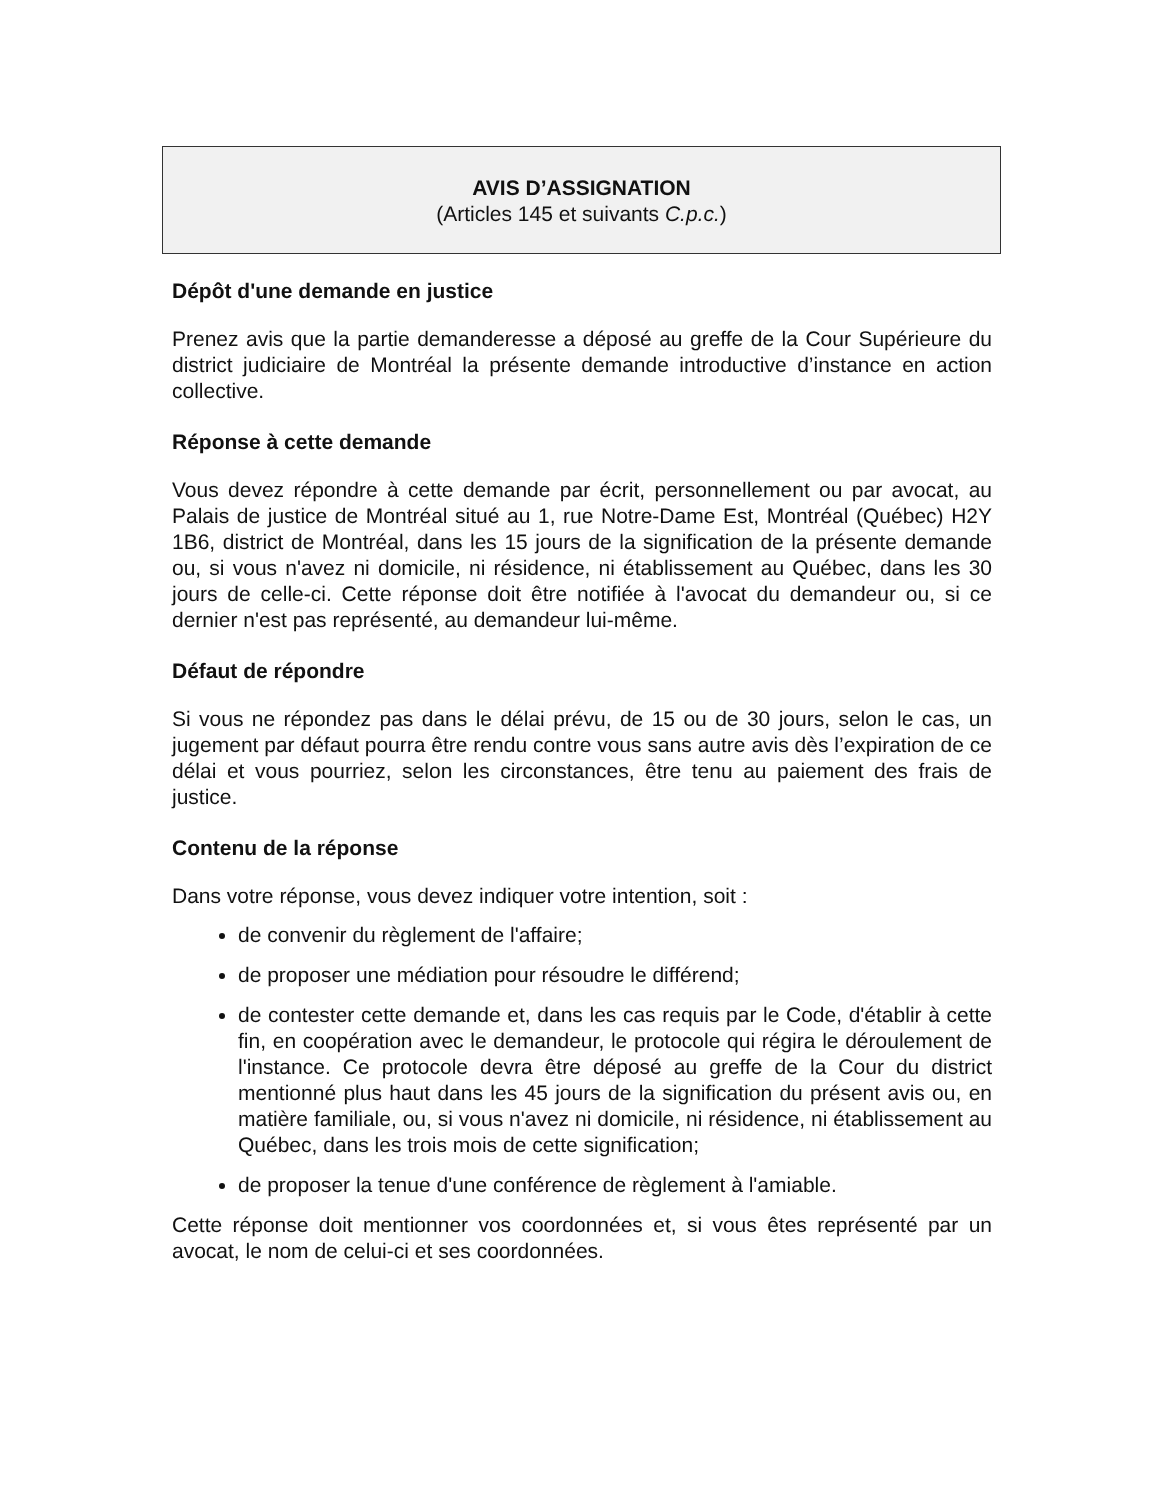AVIS D’ASSIGNATION
(Articles 145 et suivants C.p.c.)
Dépôt d'une demande en justice
Prenez avis que la partie demanderesse a déposé au greffe de la Cour Supérieure du district judiciaire de Montréal la présente demande introductive d’instance en action collective.
Réponse à cette demande
Vous devez répondre à cette demande par écrit, personnellement ou par avocat, au Palais de justice de Montréal situé au 1, rue Notre-Dame Est, Montréal (Québec) H2Y 1B6, district de Montréal, dans les 15 jours de la signification de la présente demande ou, si vous n'avez ni domicile, ni résidence, ni établissement au Québec, dans les 30 jours de celle-ci. Cette réponse doit être notifiée à l'avocat du demandeur ou, si ce dernier n'est pas représenté, au demandeur lui-même.
Défaut de répondre
Si vous ne répondez pas dans le délai prévu, de 15 ou de 30 jours, selon le cas, un jugement par défaut pourra être rendu contre vous sans autre avis dès l’expiration de ce délai et vous pourriez, selon les circonstances, être tenu au paiement des frais de justice.
Contenu de la réponse
Dans votre réponse, vous devez indiquer votre intention, soit :
de convenir du règlement de l'affaire;
de proposer une médiation pour résoudre le différend;
de contester cette demande et, dans les cas requis par le Code, d'établir à cette fin, en coopération avec le demandeur, le protocole qui régira le déroulement de l'instance. Ce protocole devra être déposé au greffe de la Cour du district mentionné plus haut dans les 45 jours de la signification du présent avis ou, en matière familiale, ou, si vous n'avez ni domicile, ni résidence, ni établissement au Québec, dans les trois mois de cette signification;
de proposer la tenue d'une conférence de règlement à l'amiable.
Cette réponse doit mentionner vos coordonnées et, si vous êtes représenté par un avocat, le nom de celui-ci et ses coordonnées.